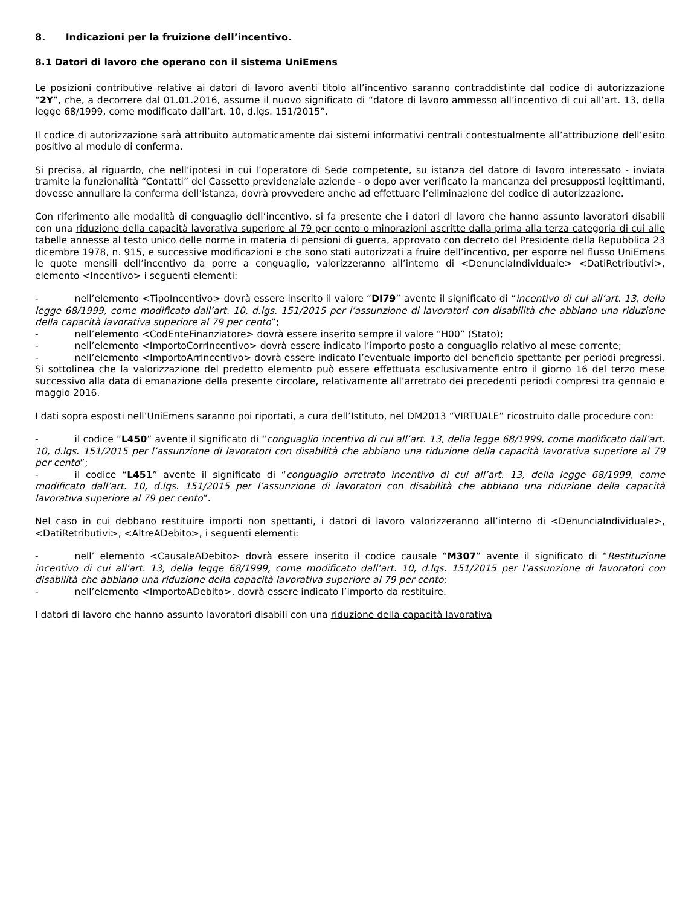8. Indicazioni per la fruizione dell’incentivo.
8.1 Datori di lavoro che operano con il sistema UniEmens
Le posizioni contributive relative ai datori di lavoro aventi titolo all’incentivo saranno contraddistinte dal codice di autorizzazione “2Y”, che, a decorrere dal 01.01.2016, assume il nuovo significato di “datore di lavoro ammesso all’incentivo di cui all’art. 13, della legge 68/1999, come modificato dall’art. 10, d.lgs. 151/2015”.
Il codice di autorizzazione sarà attribuito automaticamente dai sistemi informativi centrali contestualmente all’attribuzione dell’esito positivo al modulo di conferma.
Si precisa, al riguardo, che nell’ipotesi in cui l’operatore di Sede competente, su istanza del datore di lavoro interessato - inviata tramite la funzionalità “Contatti” del Cassetto previdenziale aziende - o dopo aver verificato la mancanza dei presupposti legittimanti, dovesse annullare la conferma dell’istanza, dovrà provvedere anche ad effettuare l’eliminazione del codice di autorizzazione.
Con riferimento alle modalità di conguaglio dell’incentivo, si fa presente che i datori di lavoro che hanno assunto lavoratori disabili con una riduzione della capacità lavorativa superiore al 79 per cento o minorazioni ascritte dalla prima alla terza categoria di cui alle tabelle annesse al testo unico delle norme in materia di pensioni di guerra, approvato con decreto del Presidente della Repubblica 23 dicembre 1978, n. 915, e successive modificazioni e che sono stati autorizzati a fruire dell’incentivo, per esporre nel flusso UniEmens le quote mensili dell’incentivo da porre a conguaglio, valorizzeranno all’interno di <DenunciaIndividuale> <DatiRetributivi>, elemento <Incentivo> i seguenti elementi:
- nell’elemento <TipoIncentivo> dovrà essere inserito il valore “DI79” avente il significato di “incentivo di cui all’art. 13, della legge 68/1999, come modificato dall’art. 10, d.lgs. 151/2015 per l’assunzione di lavoratori con disabilità che abbiano una riduzione della capacità lavorativa superiore al 79 per cento”;
- nell’elemento <CodEnteFinanziatore> dovrà essere inserito sempre il valore “H00” (Stato);
- nell’elemento <ImportoCorrIncentivo> dovrà essere indicato l’importo posto a conguaglio relativo al mese corrente;
- nell’elemento <ImportoArrIncentivo> dovrà essere indicato l’eventuale importo del beneficio spettante per periodi pregressi. Si sottolinea che la valorizzazione del predetto elemento può essere effettuata esclusivamente entro il giorno 16 del terzo mese successivo alla data di emanazione della presente circolare, relativamente all’arretrato dei precedenti periodi compresi tra gennaio e maggio 2016.
I dati sopra esposti nell’UniEmens saranno poi riportati, a cura dell’Istituto, nel DM2013 “VIRTUALE” ricostruito dalle procedure con:
- il codice “L450” avente il significato di “conguaglio incentivo di cui all’art. 13, della legge 68/1999, come modificato dall’art. 10, d.lgs. 151/2015 per l’assunzione di lavoratori con disabilità che abbiano una riduzione della capacità lavorativa superiore al 79 per cento”;
- il codice “L451” avente il significato di “conguaglio arretrato incentivo di cui all’art. 13, della legge 68/1999, come modificato dall’art. 10, d.lgs. 151/2015 per l’assunzione di lavoratori con disabilità che abbiano una riduzione della capacità lavorativa superiore al 79 per cento”.
Nel caso in cui debbano restituire importi non spettanti, i datori di lavoro valorizzeranno all’interno di <DenunciaIndividuale>, <DatiRetributivi>, <AltreADebito>, i seguenti elementi:
- nell’ elemento <CausaleADebito> dovrà essere inserito il codice causale “M307” avente il significato di “Restituzione incentivo di cui all’art. 13, della legge 68/1999, come modificato dall’art. 10, d.lgs. 151/2015 per l’assunzione di lavoratori con disabilità che abbiano una riduzione della capacità lavorativa superiore al 79 per cento;
- nell’elemento <ImportoADebito>, dovrà essere indicato l’importo da restituire.
I datori di lavoro che hanno assunto lavoratori disabili con una riduzione della capacità lavorativa